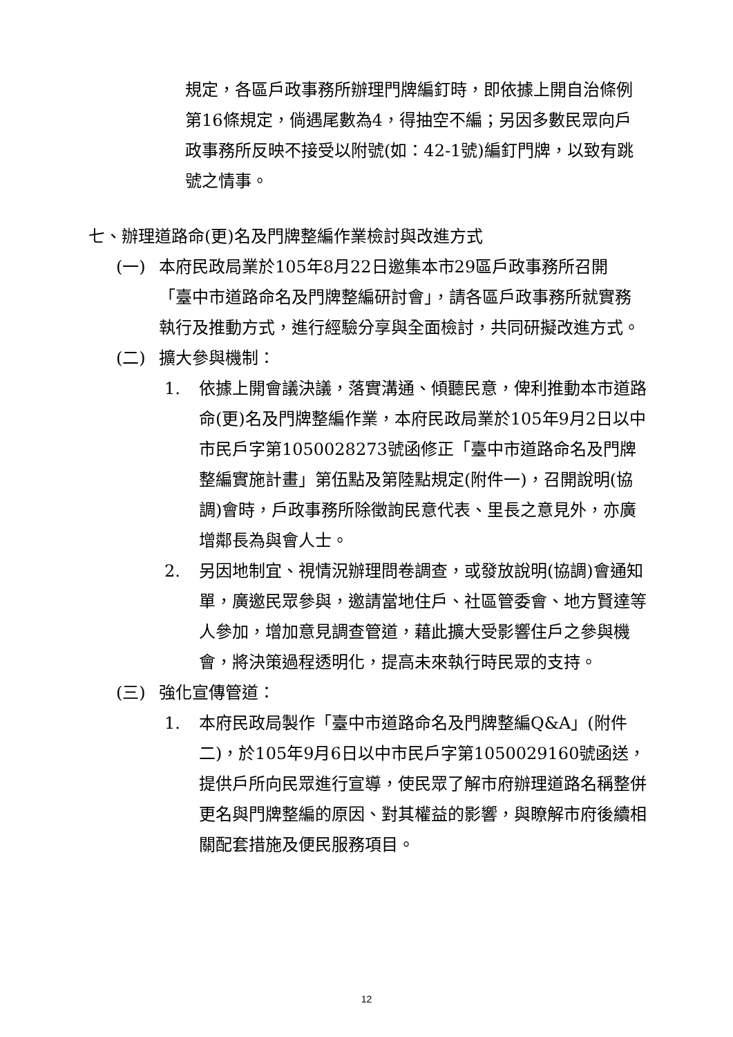規定，各區戶政事務所辦理門牌編釘時，即依據上開自治條例第16條規定，倘遇尾數為4，得抽空不編；另因多數民眾向戶政事務所反映不接受以附號(如：42-1號)編釘門牌，以致有跳號之情事。
七、辦理道路命(更)名及門牌整編作業檢討與改進方式
(一) 本府民政局業於105年8月22日邀集本市29區戶政事務所召開「臺中市道路命名及門牌整編研討會」，請各區戶政事務所就實務執行及推動方式，進行經驗分享與全面檢討，共同研擬改進方式。
(二) 擴大參與機制：
1. 依據上開會議決議，落實溝通、傾聽民意，俾利推動本市道路命(更)名及門牌整編作業，本府民政局業於105年9月2日以中市民戶字第1050028273號函修正「臺中市道路命名及門牌整編實施計畫」第伍點及第陸點規定(附件一)，召開說明(協調)會時，戶政事務所除徵詢民意代表、里長之意見外，亦廣增鄰長為與會人士。
2. 另因地制宜、視情況辦理問卷調查，或發放說明(協調)會通知單，廣邀民眾參與，邀請當地住戶、社區管委會、地方賢達等人參加，增加意見調查管道，藉此擴大受影響住戶之參與機會，將決策過程透明化，提高未來執行時民眾的支持。
(三) 強化宣傳管道：
1. 本府民政局製作「臺中市道路命名及門牌整編Q&A」(附件二)，於105年9月6日以中市民戶字第1050029160號函送，提供戶所向民眾進行宣導，使民眾了解市府辦理道路名稱整併更名與門牌整編的原因、對其權益的影響，與瞭解市府後續相關配套措施及便民服務項目。
12